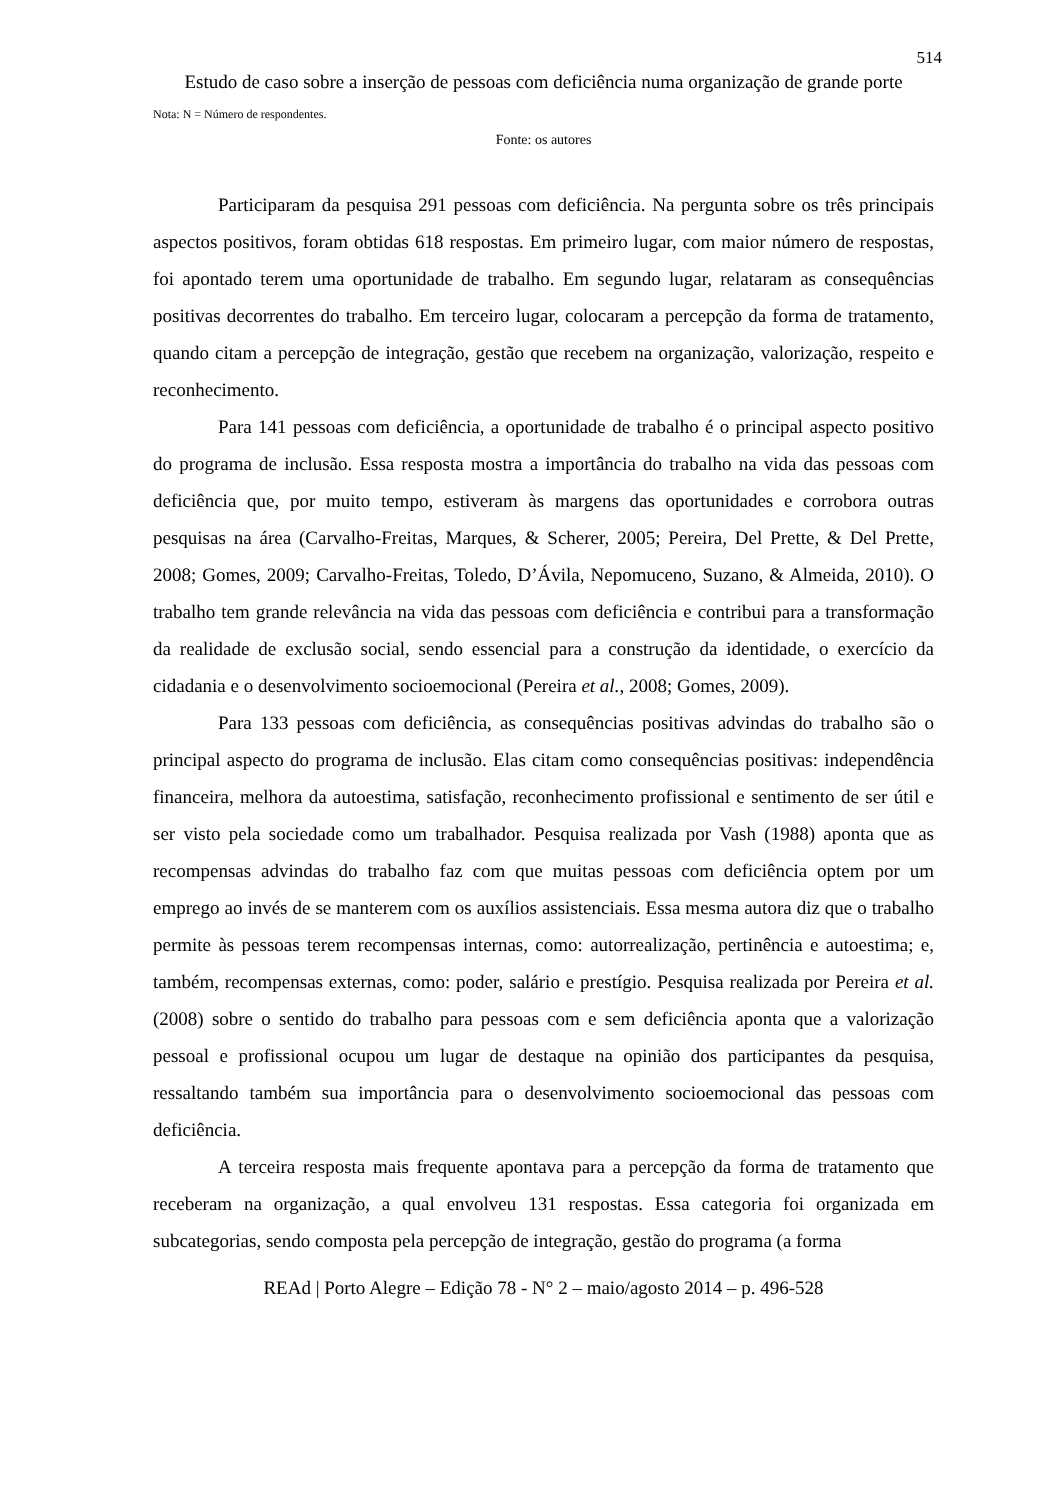514
Estudo de caso sobre a inserção de pessoas com deficiência numa organização de grande porte
Nota: N = Número de respondentes.
Fonte: os autores
Participaram da pesquisa 291 pessoas com deficiência. Na pergunta sobre os três principais aspectos positivos, foram obtidas 618 respostas. Em primeiro lugar, com maior número de respostas, foi apontado terem uma oportunidade de trabalho. Em segundo lugar, relataram as consequências positivas decorrentes do trabalho. Em terceiro lugar, colocaram a percepção da forma de tratamento, quando citam a percepção de integração, gestão que recebem na organização, valorização, respeito e reconhecimento.
Para 141 pessoas com deficiência, a oportunidade de trabalho é o principal aspecto positivo do programa de inclusão. Essa resposta mostra a importância do trabalho na vida das pessoas com deficiência que, por muito tempo, estiveram às margens das oportunidades e corrobora outras pesquisas na área (Carvalho-Freitas, Marques, & Scherer, 2005; Pereira, Del Prette, & Del Prette, 2008; Gomes, 2009; Carvalho-Freitas, Toledo, D’Ávila, Nepomuceno, Suzano, & Almeida, 2010). O trabalho tem grande relevância na vida das pessoas com deficiência e contribui para a transformação da realidade de exclusão social, sendo essencial para a construção da identidade, o exercício da cidadania e o desenvolvimento socioemocional (Pereira et al., 2008; Gomes, 2009).
Para 133 pessoas com deficiência, as consequências positivas advindas do trabalho são o principal aspecto do programa de inclusão. Elas citam como consequências positivas: independência financeira, melhora da autoestima, satisfação, reconhecimento profissional e sentimento de ser útil e ser visto pela sociedade como um trabalhador. Pesquisa realizada por Vash (1988) aponta que as recompensas advindas do trabalho faz com que muitas pessoas com deficiência optem por um emprego ao invés de se manterem com os auxílios assistenciais. Essa mesma autora diz que o trabalho permite às pessoas terem recompensas internas, como: autorrealização, pertinência e autoestima; e, também, recompensas externas, como: poder, salário e prestígio. Pesquisa realizada por Pereira et al. (2008) sobre o sentido do trabalho para pessoas com e sem deficiência aponta que a valorização pessoal e profissional ocupou um lugar de destaque na opinião dos participantes da pesquisa, ressaltando também sua importância para o desenvolvimento socioemocional das pessoas com deficiência.
A terceira resposta mais frequente apontava para a percepção da forma de tratamento que receberam na organização, a qual envolveu 131 respostas. Essa categoria foi organizada em subcategorias, sendo composta pela percepção de integração, gestão do programa (a forma
REAd | Porto Alegre – Edição 78 - N° 2 – maio/agosto 2014 – p. 496-528